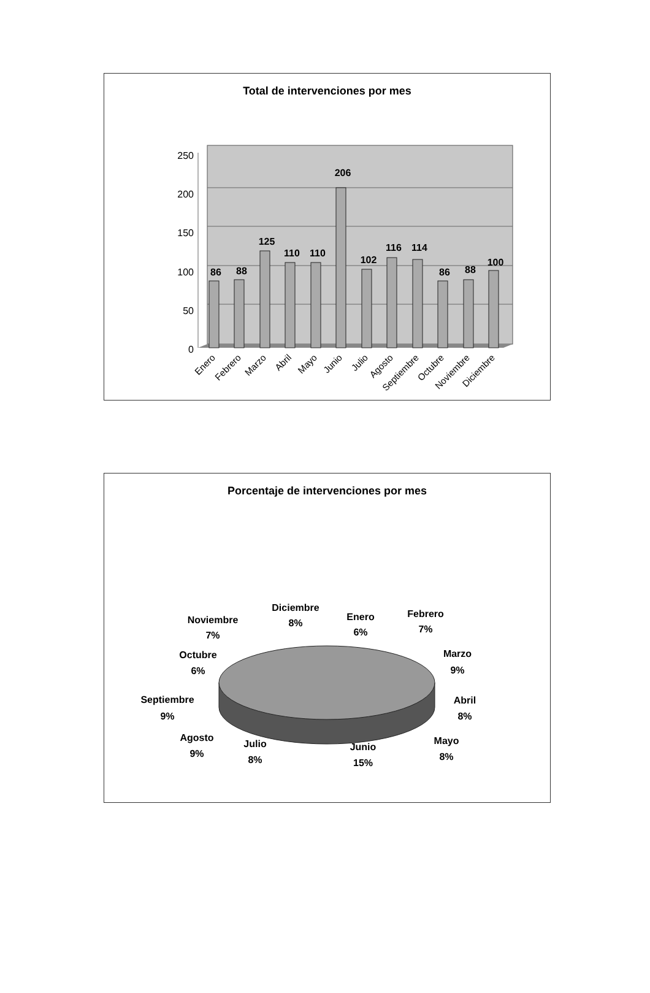Total de intervenciones por mes
250
200
150
100
50
0
86
88
125
110
110
206
102
116
114
86
88
100
Enero
Febrero
Marzo
Abril
Mayo
Junio
Julio
Agosto
Septiembre
Octubre
Noviembre
Diciembre
Porcentaje de intervenciones por mes
Diciembre
8%
Noviembre
7%
Enero
6%
Febrero
7%
Octubre
6%
Marzo
9%
Septiembre
9%
Abril
8%
Agosto
9%
Julio
8%
Junio
15%
Mayo
8%